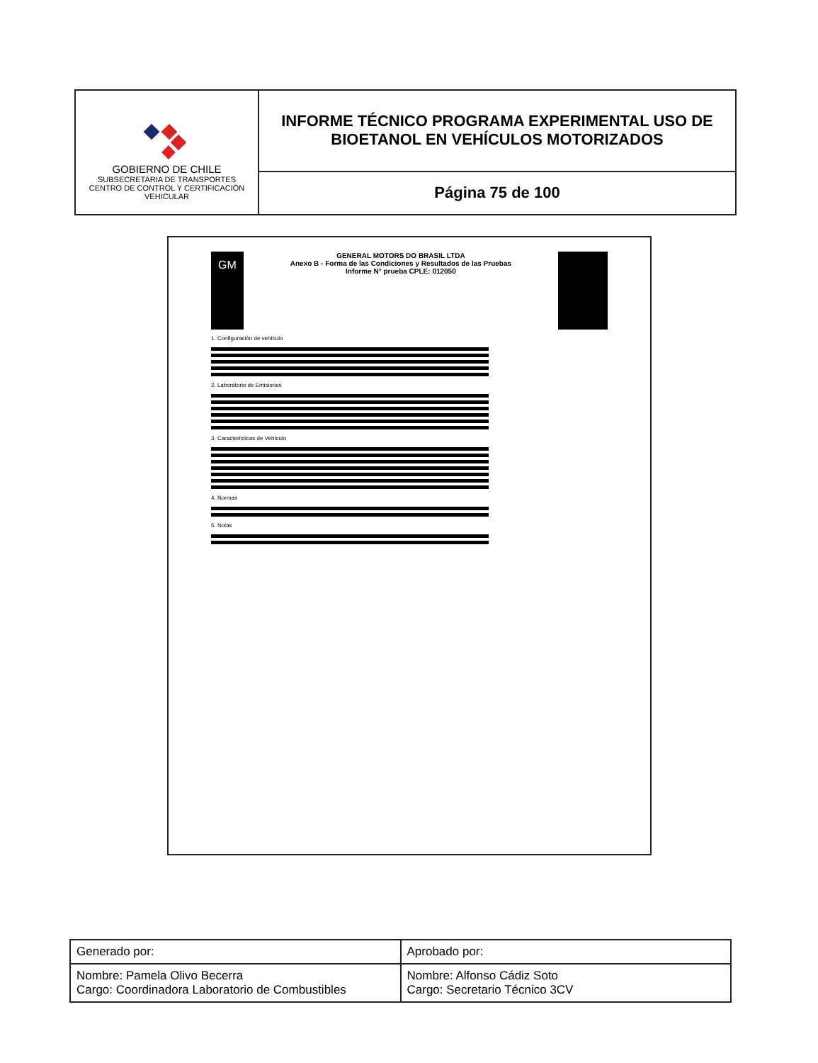| GOBIERNO DE CHILE SUBSECRETARIA DE TRANSPORTES CENTRO DE CONTROL Y CERTIFICACIÓN VEHICULAR | INFORME TÉCNICO PROGRAMA EXPERIMENTAL USO DE BIOETANOL EN VEHÍCULOS MOTORIZADOS |
| | Página 75 de 100 |
GM
GENERAL MOTORS DO BRASIL LTDA
Anexo B - Forma de las Condiciones y Resultados de las Pruebas
Informe N° prueba CPLE: 012050
1. Configuración de vehículo
2. Laboratorio de Emisiones
3. Características de Vehículo
4. Normas
5. Notas
| Generado por: | Aprobado por: |
| Nombre: Pamela Olivo Becerra Cargo: Coordinadora Laboratorio de Combustibles | Nombre: Alfonso Cádiz Soto Cargo: Secretario Técnico 3CV |